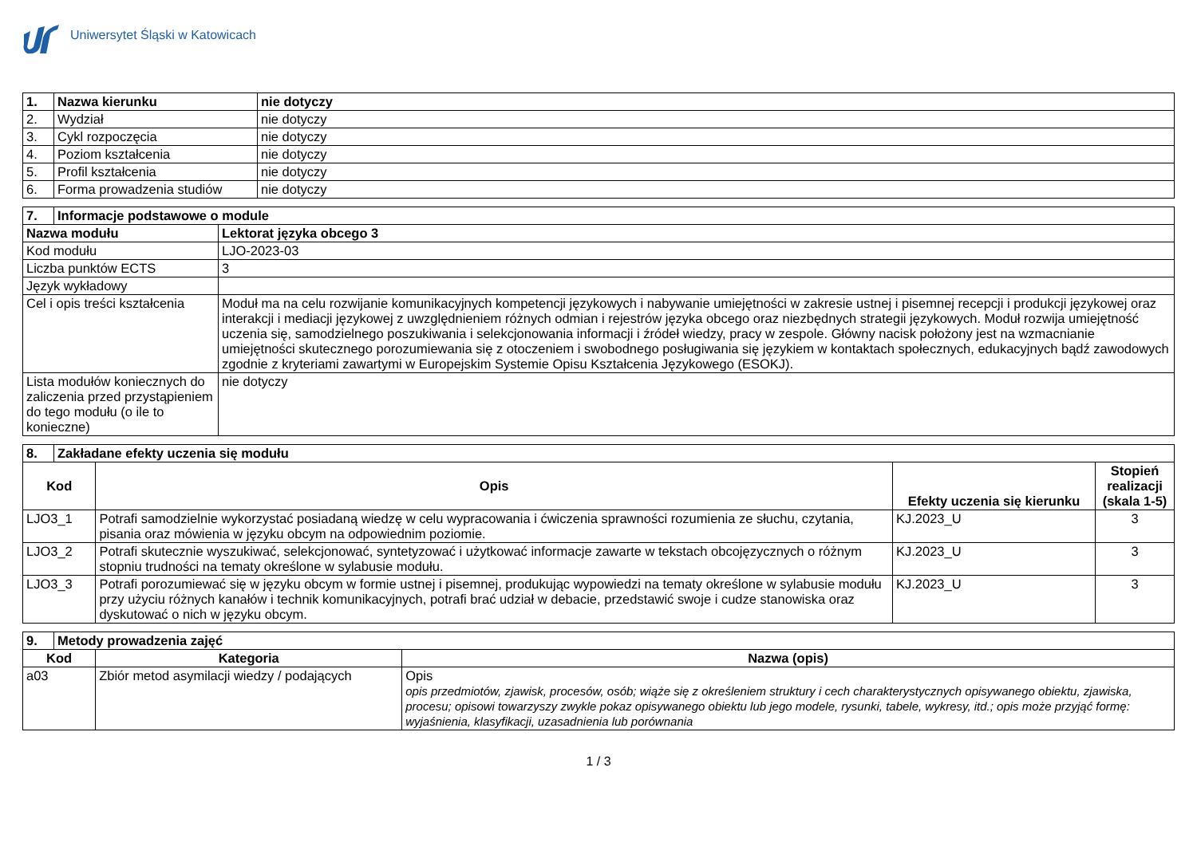Uniwersytet Śląski w Katowicach
| 1. | Nazwa kierunku | nie dotyczy |
| --- | --- | --- |
| 2. | Wydział | nie dotyczy |
| 3. | Cykl rozpoczęcia | nie dotyczy |
| 4. | Poziom kształcenia | nie dotyczy |
| 5. | Profil kształcenia | nie dotyczy |
| 6. | Forma prowadzenia studiów | nie dotyczy |
| 7. | Informacje podstawowe o module | |
| --- | --- | --- |
| Nazwa modułu | | Lektorat języka obcego 3 |
| Kod modułu | | LJO-2023-03 |
| Liczba punktów ECTS | | 3 |
| Język wykładowy | | |
| Cel i opis treści kształcenia | | Moduł ma na celu rozwijanie komunikacyjnych kompetencji językowych i nabywanie umiejętności w zakresie ustnej i pisemnej recepcji i produkcji językowej oraz interakcji i mediacji językowej z uwzględnieniem różnych odmian i rejestrów języka obcego oraz niezbędnych strategii językowych. Moduł rozwija umiejętność uczenia się, samodzielnego poszukiwania i selekcjonowania informacji i źródeł wiedzy, pracy w zespole. Główny nacisk położony jest na wzmacnianie umiejętności skutecznego porozumiewania się z otoczeniem i swobodnego posługiwania się językiem w kontaktach społecznych, edukacyjnych bądź zawodowych zgodnie z kryteriami zawartymi w Europejskim Systemie Opisu Kształcenia Językowego (ESOKJ). |
| Lista modułów koniecznych do zaliczenia przed przystąpieniem do tego modułu (o ile to konieczne) | | nie dotyczy |
| 8. | Zakładane efekty uczenia się modułu | | | |
| --- | --- | --- | --- | --- |
| Kod | | Opis | Efekty uczenia się kierunku | Stopień realizacji (skala 1-5) |
| LJO3_1 | | Potrafi samodzielnie wykorzystać posiadaną wiedzę w celu wypracowania i ćwiczenia sprawności rozumienia ze słuchu, czytania, pisania oraz mówienia w języku obcym na odpowiednim poziomie. | KJ.2023_U | 3 |
| LJO3_2 | | Potrafi skutecznie wyszukiwać, selekcjonować, syntetyzować i użytkować informacje zawarte w tekstach obcojęzycznych o różnym stopniu trudności na tematy określone w sylabusie modułu. | KJ.2023_U | 3 |
| LJO3_3 | | Potrafi porozumiewać się w języku obcym w formie ustnej i pisemnej, produkując wypowiedzi na tematy określone w sylabusie modułu przy użyciu różnych kanałów i technik komunikacyjnych, potrafi brać udział w debacie, przedstawić swoje i cudze stanowiska oraz dyskutować o nich w języku obcym. | KJ.2023_U | 3 |
| 9. | Metody prowadzenia zajęć | | |
| --- | --- | --- | --- |
| Kod | | Kategoria | Nazwa (opis) |
| a03 | | Zbiór metod asymilacji wiedzy / podających | Opis opis przedmiotów, zjawisk, procesów, osób; wiąże się z określeniem struktury i cech charakterystycznych opisywanego obiektu, zjawiska, procesu; opisowi towarzyszy zwykle pokaz opisywanego obiektu lub jego modele, rysunki, tabele, wykresy, itd.; opis może przyjąć formę: wyjaśnienia, klasyfikacji, uzasadnienia lub porównania |
1 / 3